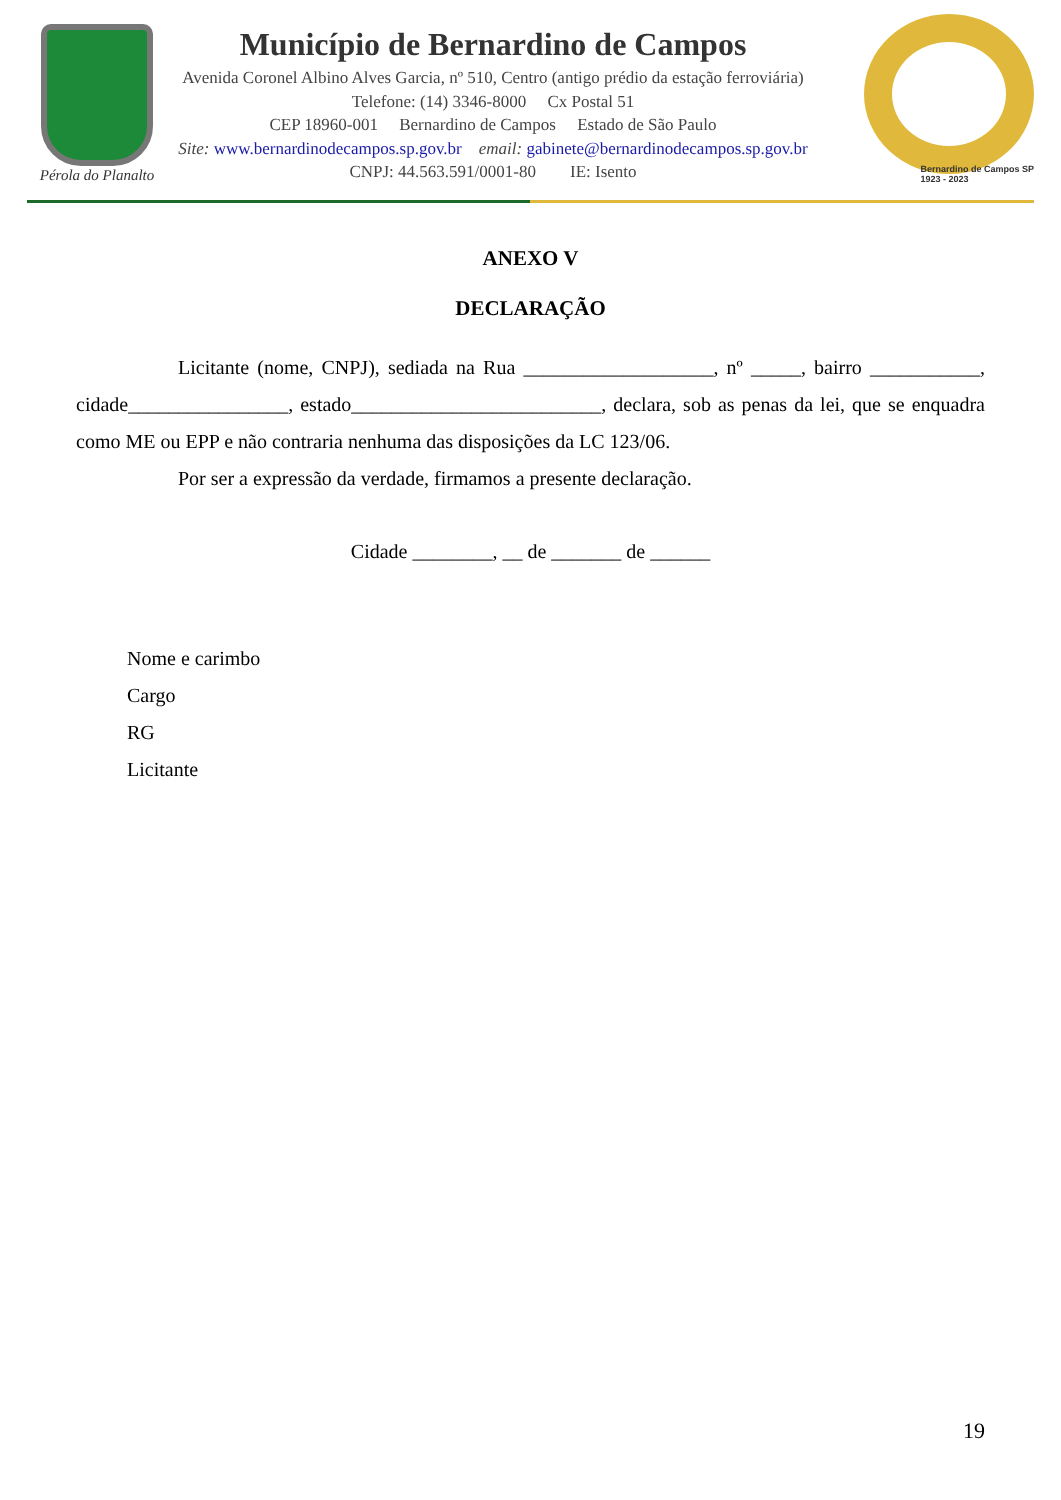Pérola do Planalto
Município de Bernardino de Campos
Avenida Coronel Albino Alves Garcia, nº 510, Centro (antigo prédio da estação ferroviária)
Telefone: (14) 3346-8000 Cx Postal 51
CEP 18960-001 Bernardino de Campos Estado de São Paulo
Site: www.bernardinodecampos.sp.gov.br email: gabinete@bernardinodecampos.sp.gov.br
CNPJ: 44.563.591/0001-80 IE: Isento
Bernardino de Campos SP
1923 - 2023
ANEXO V
DECLARAÇÃO
Licitante (nome, CNPJ), sediada na Rua ___________________, nº _____, bairro ___________, cidade________________, estado_________________________, declara, sob as penas da lei, que se enquadra como ME ou EPP e não contraria nenhuma das disposições da LC 123/06.
Por ser a expressão da verdade, firmamos a presente declaração.
Cidade ________, __ de _______ de ______
Nome e carimbo
Cargo
RG
Licitante
19